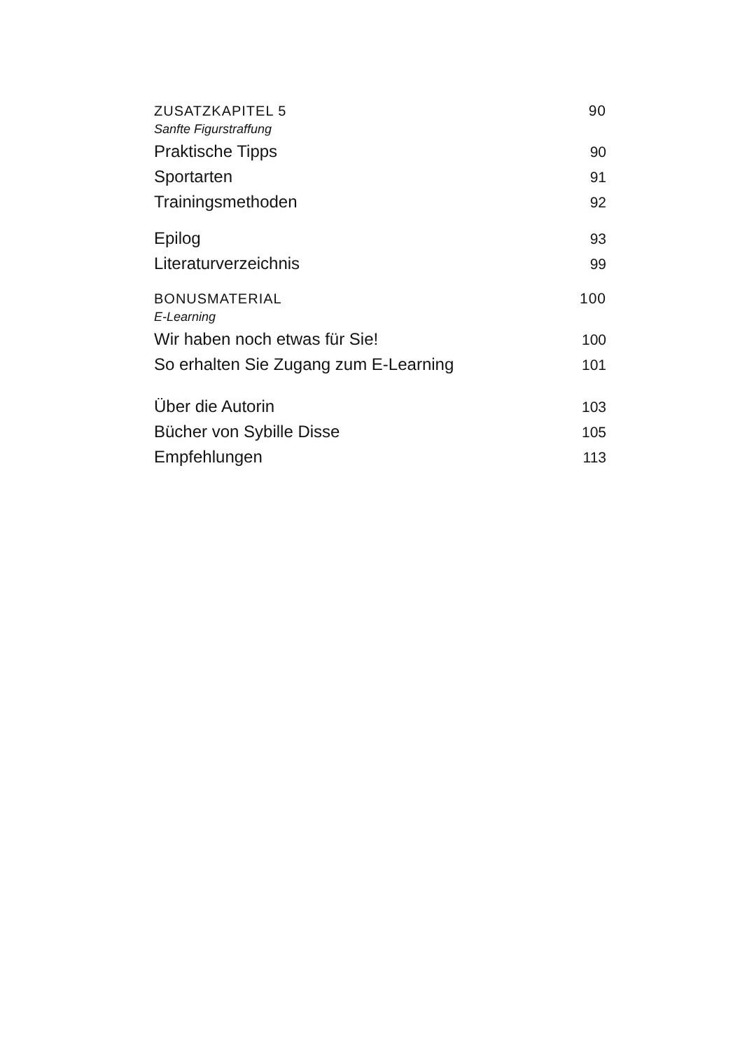ZUSATZKAPITEL 5 90
Sanfte Figurstraffung
Praktische Tipps 90
Sportarten 91
Trainingsmethoden 92
Epilog 93
Literaturverzeichnis 99
BONUSMATERIAL 100
E-Learning
Wir haben noch etwas für Sie! 100
So erhalten Sie Zugang zum E-Learning 101
Über die Autorin 103
Bücher von Sybille Disse 105
Empfehlungen 113